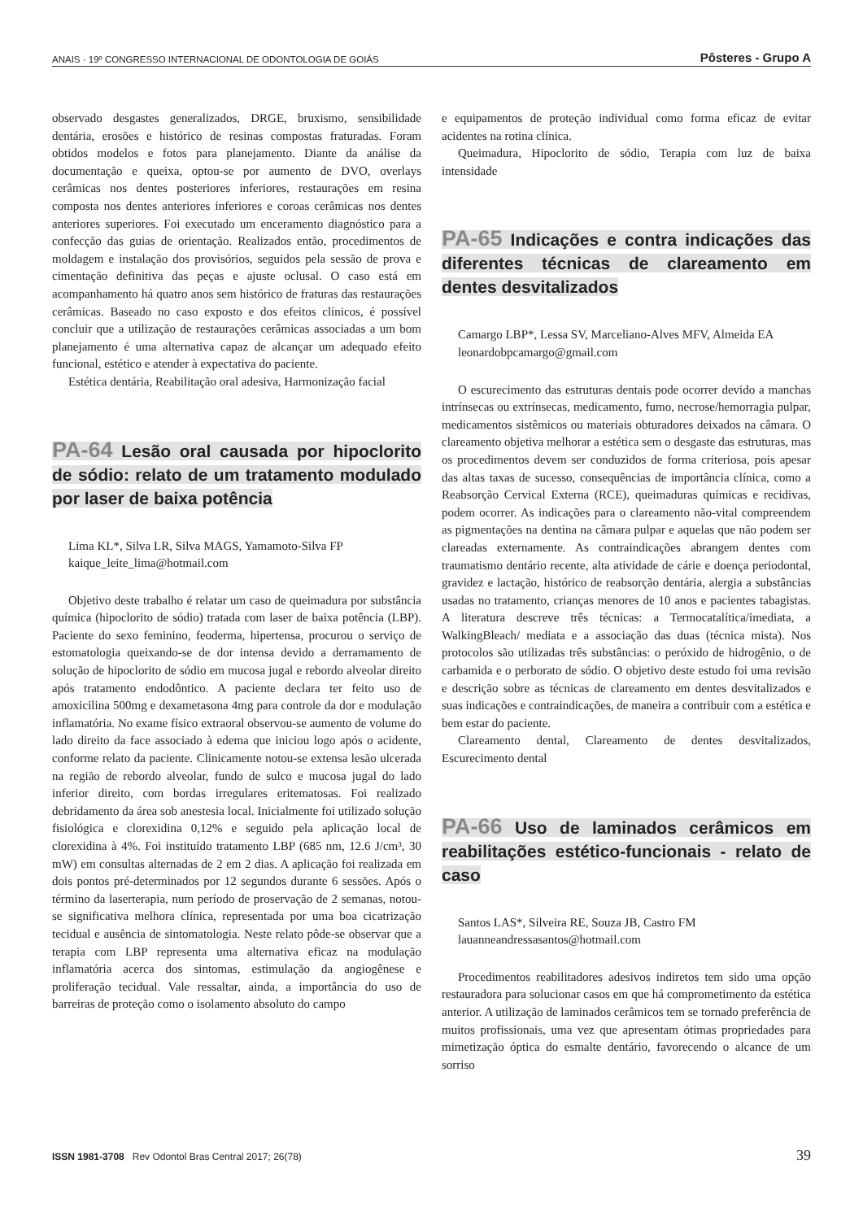ANAIS · 19º CONGRESSO INTERNACIONAL DE ODONTOLOGIA DE GOIÁS Pôsteres - Grupo A
observado desgastes generalizados, DRGE, bruxismo, sensibilidade dentária, erosões e histórico de resinas compostas fraturadas. Foram obtidos modelos e fotos para planejamento. Diante da análise da documentação e queixa, optou-se por aumento de DVO, overlays cerâmicas nos dentes posteriores inferiores, restaurações em resina composta nos dentes anteriores inferiores e coroas cerâmicas nos dentes anteriores superiores. Foi executado um enceramento diagnóstico para a confecção das guias de orientação. Realizados então, procedimentos de moldagem e instalação dos provisórios, seguidos pela sessão de prova e cimentação definitiva das peças e ajuste oclusal. O caso está em acompanhamento há quatro anos sem histórico de fraturas das restaurações cerâmicas. Baseado no caso exposto e dos efeitos clínicos, é possível concluir que a utilização de restaurações cerâmicas associadas a um bom planejamento é uma alternativa capaz de alcançar um adequado efeito funcional, estético e atender à expectativa do paciente.
Estética dentária, Reabilitação oral adesiva, Harmonização facial
PA-64 Lesão oral causada por hipoclorito de sódio: relato de um tratamento modulado por laser de baixa potência
Lima KL*, Silva LR, Silva MAGS, Yamamoto-Silva FP
kaique_leite_lima@hotmail.com
Objetivo deste trabalho é relatar um caso de queimadura por substância química (hipoclorito de sódio) tratada com laser de baixa potência (LBP). Paciente do sexo feminino, feoderma, hipertensa, procurou o serviço de estomatologia queixando-se de dor intensa devido a derramamento de solução de hipoclorito de sódio em mucosa jugal e rebordo alveolar direito após tratamento endodôntico. A paciente declara ter feito uso de amoxicilina 500mg e dexametasona 4mg para controle da dor e modulação inflamatória. No exame físico extraoral observou-se aumento de volume do lado direito da face associado à edema que iniciou logo após o acidente, conforme relato da paciente. Clinicamente notou-se extensa lesão ulcerada na região de rebordo alveolar, fundo de sulco e mucosa jugal do lado inferior direito, com bordas irregulares eritematosas. Foi realizado debridamento da área sob anestesia local. Inicialmente foi utilizado solução fisiológica e clorexidina 0,12% e seguido pela aplicação local de clorexidina à 4%. Foi instituído tratamento LBP (685 nm, 12.6 J/cm³, 30 mW) em consultas alternadas de 2 em 2 dias. A aplicação foi realizada em dois pontos pré-determinados por 12 segundos durante 6 sessões. Após o término da laserterapia, num período de proservação de 2 semanas, notou-se significativa melhora clínica, representada por uma boa cicatrização tecidual e ausência de sintomatologia. Neste relato pôde-se observar que a terapia com LBP representa uma alternativa eficaz na modulação inflamatória acerca dos sintomas, estimulação da angiogênese e proliferação tecidual. Vale ressaltar, ainda, a importância do uso de barreiras de proteção como o isolamento absoluto do campo
e equipamentos de proteção individual como forma eficaz de evitar acidentes na rotina clínica.
Queimadura, Hipoclorito de sódio, Terapia com luz de baixa intensidade
PA-65 Indicações e contra indicações das diferentes técnicas de clareamento em dentes desvitalizados
Camargo LBP*, Lessa SV, Marceliano-Alves MFV, Almeida EA
leonardobpcamargo@gmail.com
O escurecimento das estruturas dentais pode ocorrer devido a manchas intrínsecas ou extrínsecas, medicamento, fumo, necrose/hemorragia pulpar, medicamentos sistêmicos ou materiais obturadores deixados na câmara. O clareamento objetiva melhorar a estética sem o desgaste das estruturas, mas os procedimentos devem ser conduzidos de forma criteriosa, pois apesar das altas taxas de sucesso, consequências de importância clínica, como a Reabsorção Cervical Externa (RCE), queimaduras químicas e recidivas, podem ocorrer. As indicações para o clareamento não-vital compreendem as pigmentações na dentina na câmara pulpar e aquelas que não podem ser clareadas externamente. As contraindicações abrangem dentes com traumatismo dentário recente, alta atividade de cárie e doença periodontal, gravidez e lactação, histórico de reabsorção dentária, alergia a substâncias usadas no tratamento, crianças menores de 10 anos e pacientes tabagistas. A literatura descreve três técnicas: a Termocatalítica/imediata, a WalkingBleach/ mediata e a associação das duas (técnica mista). Nos protocolos são utilizadas três substâncias: o peróxido de hidrogênio, o de carbamida e o perborato de sódio. O objetivo deste estudo foi uma revisão e descrição sobre as técnicas de clareamento em dentes desvitalizados e suas indicações e contraindicações, de maneira a contribuir com a estética e bem estar do paciente.
Clareamento dental, Clareamento de dentes desvitalizados, Escurecimento dental
PA-66 Uso de laminados cerâmicos em reabilitações estético-funcionais - relato de caso
Santos LAS*, Silveira RE, Souza JB, Castro FM
lauanneandressasantos@hotmail.com
Procedimentos reabilitadores adesivos indiretos tem sido uma opção restauradora para solucionar casos em que há comprometimento da estética anterior. A utilização de laminados cerâmicos tem se tornado preferência de muitos profissionais, uma vez que apresentam ótimas propriedades para mimetização óptica do esmalte dentário, favorecendo o alcance de um sorriso
ISSN 1981-3708 Rev Odontol Bras Central 2017; 26(78) 39